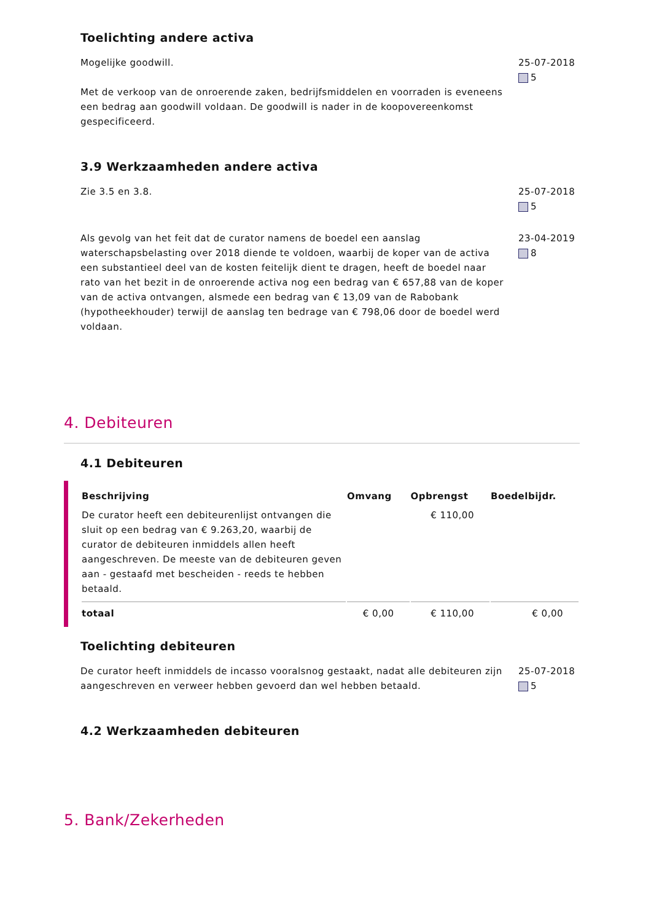Toelichting andere activa
Mogelijke goodwill.
Met de verkoop van de onroerende zaken, bedrijfsmiddelen en voorraden is eveneens
een bedrag aan goodwill voldaan. De goodwill is nader in de koopovereenkomst
gespecificeerd.
25-07-2018
5
3.9 Werkzaamheden andere activa
Zie 3.5 en 3.8. 25-07-2018
5
Als gevolg van het feit dat de curator namens de boedel een aanslag waterschapsbelasting over 2018 diende te voldoen, waarbij de koper van de activa een substantieel deel van de kosten feitelijk dient te dragen, heeft de boedel naar rato van het bezit in de onroerende activa nog een bedrag van € 657,88 van de koper van de activa ontvangen, alsmede een bedrag van € 13,09 van de Rabobank (hypotheekhouder) terwijl de aanslag ten bedrage van € 798,06 door de boedel werd voldaan.
23-04-2019
8
4. Debiteuren
4.1 Debiteuren
| Beschrijving | Omvang | Opbrengst | Boedelbijdr. |
| --- | --- | --- | --- |
| De curator heeft een debiteurenlijst ontvangen die sluit op een bedrag van € 9.263,20, waarbij de curator de debiteuren inmiddels allen heeft aangeschreven. De meeste van de debiteuren geven aan - gestaafd met bescheiden - reeds te hebben betaald. | | € 110,00 | |
| totaal | € 0,00 | € 110,00 | € 0,00 |
Toelichting debiteuren
De curator heeft inmiddels de incasso vooralsnog gestaakt, nadat alle debiteuren zijn
aangeschreven en verweer hebben gevoerd dan wel hebben betaald.
25-07-2018
5
4.2 Werkzaamheden debiteuren
5. Bank/Zekerheden